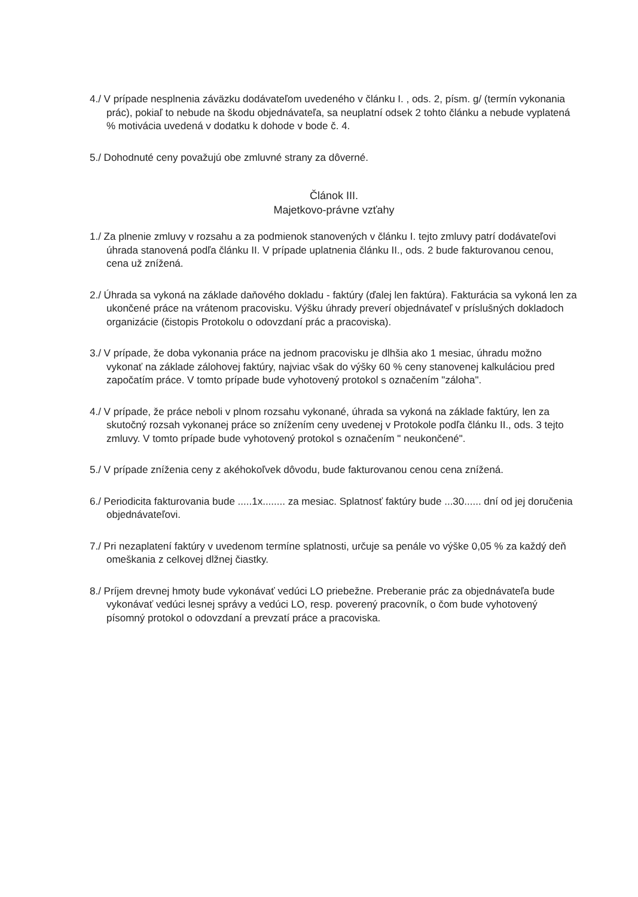4./ V prípade nesplnenia záväzku dodávateľom uvedeného v článku I. , ods. 2, písm. g/ (termín vykonania prác), pokiaľ to nebude na škodu objednávateľa, sa neuplatní odsek 2 tohto článku a nebude vyplatená % motivácia uvedená v dodatku k dohode v bode č. 4.
5./ Dohodnuté ceny považujú obe zmluvné strany za dôverné.
Článok III.
Majetkovo-právne vzťahy
1./ Za plnenie zmluvy v rozsahu a za podmienok stanovených v článku I. tejto zmluvy patrí dodávateľovi úhrada stanovená podľa článku II. V prípade uplatnenia článku II., ods. 2 bude fakturovanou cenou, cena už znížená.
2./ Úhrada sa vykoná na základe daňového dokladu - faktúry (ďalej len faktúra). Fakturácia sa vykoná len za ukončené práce na vrátenom pracovisku. Výšku úhrady preverí objednávateľ v príslušných dokladoch organizácie (čistopis Protokolu o odovzdaní prác a pracoviska).
3./ V prípade, že doba vykonania práce na jednom pracovisku je dlhšia ako 1 mesiac, úhradu možno vykonať na základe zálohovej faktúry, najviac však do výšky 60 % ceny stanovenej kalkuláciou pred započatím práce. V tomto prípade bude vyhotovený protokol s označením "záloha".
4./ V prípade, že práce neboli v plnom rozsahu vykonané, úhrada sa vykoná na základe faktúry, len za skutočný rozsah vykonanej práce so znížením ceny uvedenej v Protokole podľa článku II., ods. 3 tejto zmluvy. V tomto prípade bude vyhotovený protokol s označením " neukončené".
5./ V prípade zníženia ceny z akéhokoľvek dôvodu, bude fakturovanou cenou cena znížená.
6./ Periodicita fakturovania bude .....1x........ za mesiac. Splatnosť faktúry bude ...30...... dní od jej doručenia objednávateľovi.
7./ Pri nezaplatení faktúry v uvedenom termíne splatnosti, určuje sa penále vo výške 0,05 % za každý deň omeškania z celkovej dlžnej čiastky.
8./ Príjem drevnej hmoty bude vykonávať vedúci LO priebežne. Preberanie prác za objednávateľa bude vykonávať vedúci lesnej správy a vedúci LO, resp. poverený pracovník, o čom bude vyhotovený písomný protokol o odovzdaní a prevzatí práce a pracoviska.